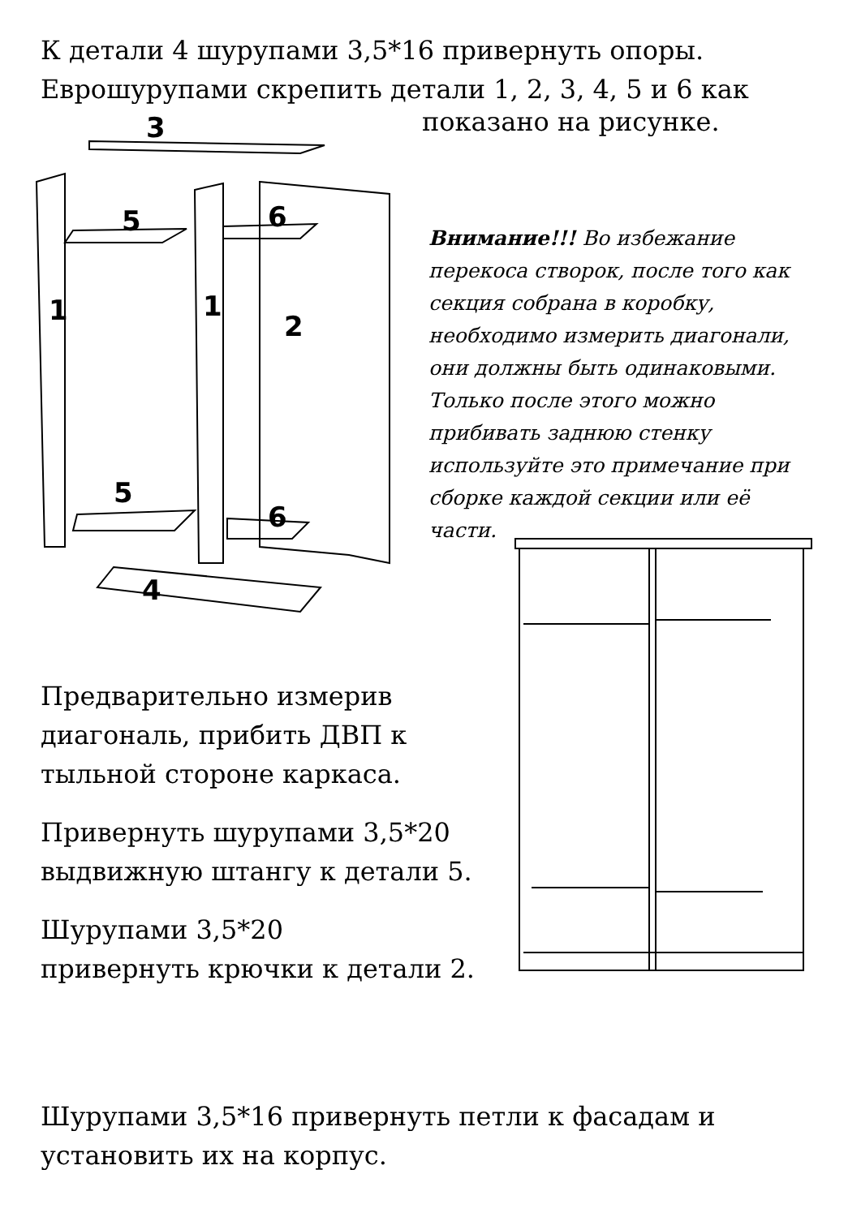К детали 4 шурупами 3,5*16 привернуть опоры.
Еврошурупами скрепить детали 1, 2, 3, 4, 5 и 6 как
3
5
6
1
1
2
5
6
4
показано на рисунке.
Внимание!!! Во избежание перекоса створок, после того как секция собрана в коробку, необходимо измерить диагонали, они должны быть одинаковыми. Только после этого можно прибивать заднюю стенку используйте это примечание при сборке каждой секции или её части.
Предварительно измерив диагональ, прибить ДВП к тыльной стороне каркаса.
Привернуть шурупами 3,5*20 выдвижную штангу к детали 5.
Шурупами 3,5*20
привернуть крючки к детали 2.
Шурупами 3,5*16 привернуть петли к фасадам и установить их на корпус.